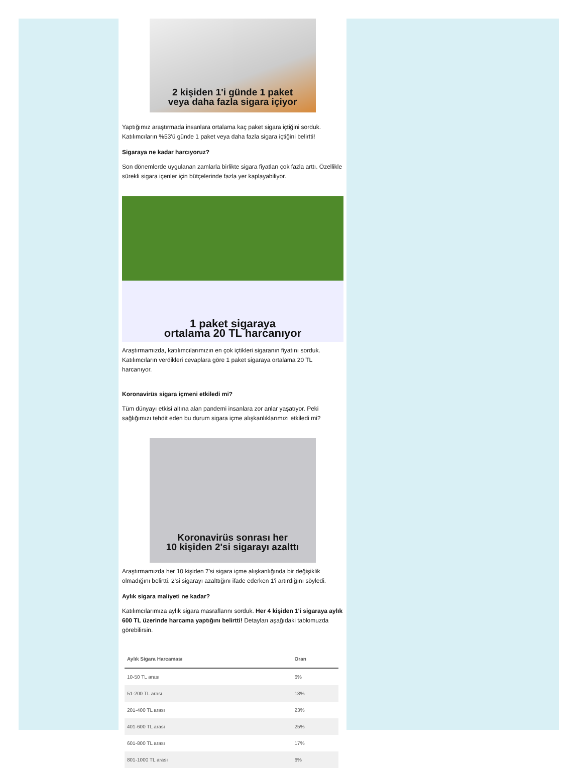2 kişiden 1'i günde 1 paket
veya daha fazla sigara içiyor
Yaptığımız araştırmada insanlara ortalama kaç paket sigara içtiğini sorduk. Katılımcıların %53'ü günde 1 paket veya daha fazla sigara içtiğini belirtti!
Sigaraya ne kadar harcıyoruz?
Son dönemlerde uygulanan zamlarla birlikte sigara fiyatları çok fazla arttı. Özellikle sürekli sigara içenler için bütçelerinde fazla yer kaplayabiliyor.
1 paket sigaraya
ortalama 20 TL harcanıyor
Araştırmamızda, katılımcılarımızın en çok içtikleri sigaranın fiyatını sorduk. Katılımcıların verdikleri cevaplara göre 1 paket sigaraya ortalama 20 TL harcanıyor.
Koronavirüs sigara içmeni etkiledi mi?
Tüm dünyayı etkisi altına alan pandemi insanlara zor anlar yaşatıyor. Peki sağlığımızı tehdit eden bu durum sigara içme alışkanlıklarımızı etkiledi mi?
Koronavirüs sonrası her
10 kişiden 2'si sigarayı azalttı
Araştırmamızda her 10 kişiden 7'si sigara içme alışkanlığında bir değişiklik olmadığını belirtti. 2'si sigarayı azalttığını ifade ederken 1'i artırdığını söyledi.
Aylık sigara maliyeti ne kadar?
Katılımcılarımıza aylık sigara masraflarını sorduk. Her 4 kişiden 1'i sigaraya aylık 600 TL üzerinde harcama yaptığını belirtti! Detayları aşağıdaki tablomuzda görebilirsin.
| Aylık Sigara Harcaması | Oran |
| --- | --- |
| 10-50 TL arası | 6% |
| 51-200 TL arası | 18% |
| 201-400 TL arası | 23% |
| 401-600 TL arası | 25% |
| 601-800 TL arası | 17% |
| 801-1000 TL arası | 6% |